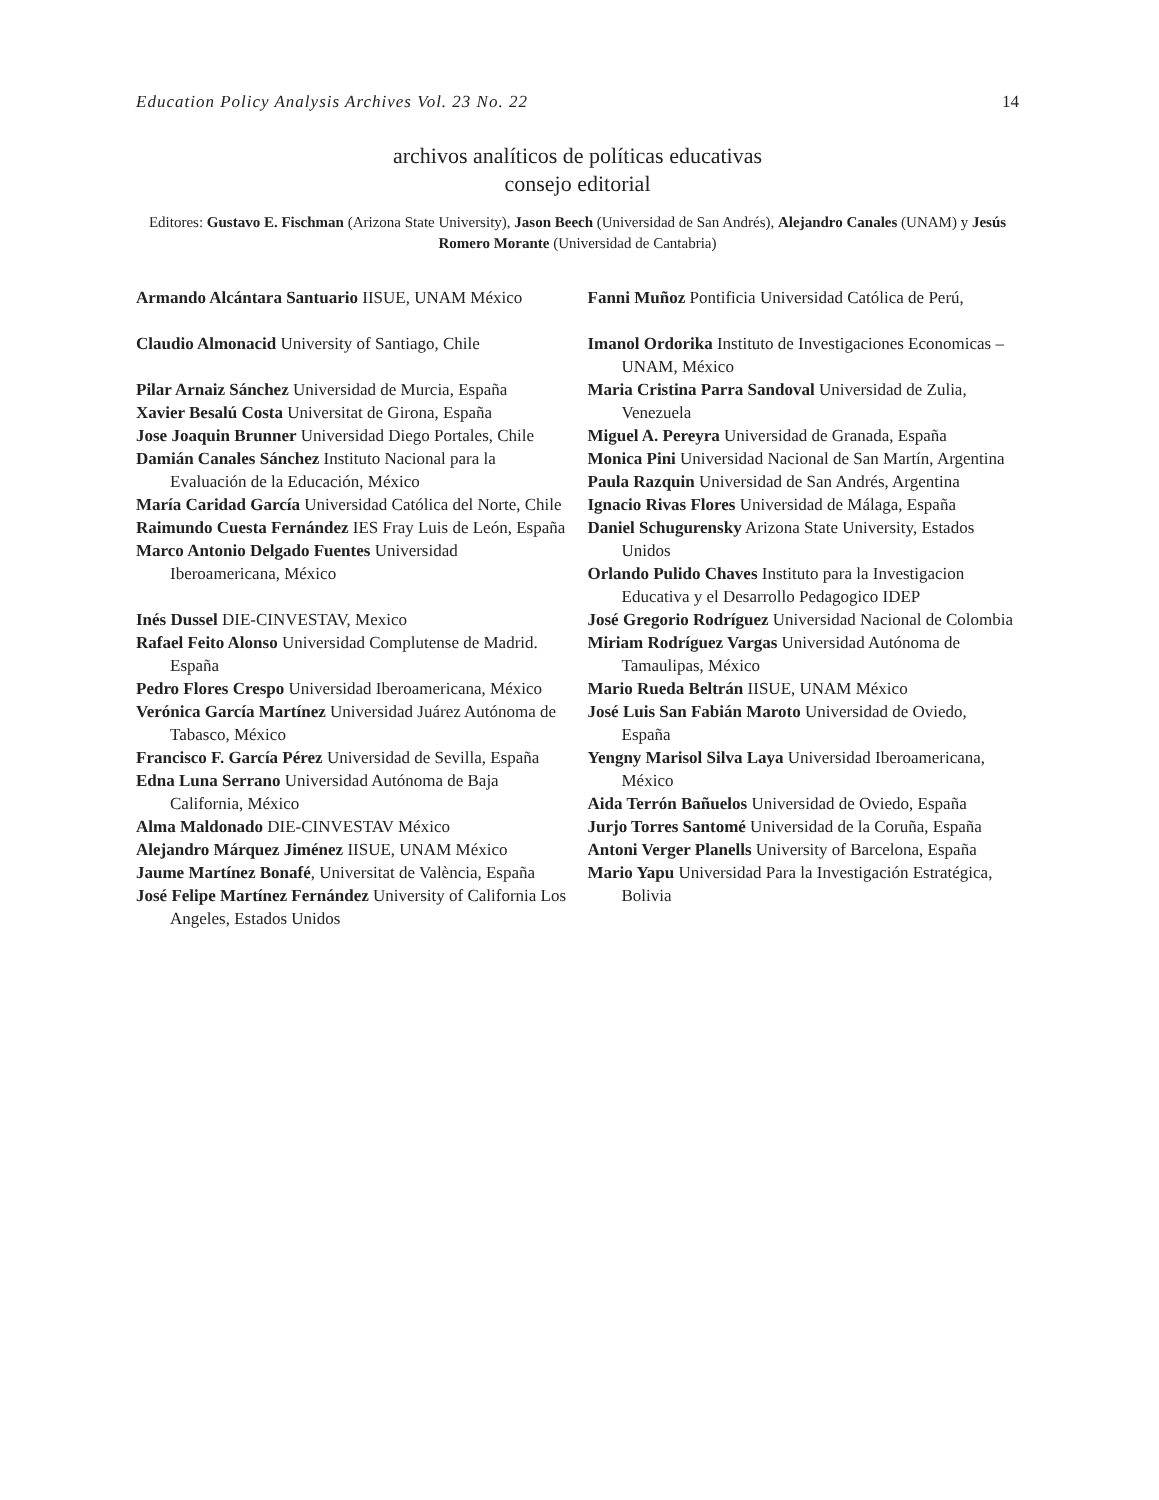Education Policy Analysis Archives Vol. 23 No. 22 14
archivos analíticos de políticas educativas
consejo editorial
Editores: Gustavo E. Fischman (Arizona State University), Jason Beech (Universidad de San Andrés), Alejandro Canales (UNAM) y Jesús Romero Morante (Universidad de Cantabria)
Armando Alcántara Santuario IISUE, UNAM México
Claudio Almonacid University of Santiago, Chile
Pilar Arnaiz Sánchez Universidad de Murcia, España
Xavier Besalú Costa Universitat de Girona, España
Jose Joaquin Brunner Universidad Diego Portales, Chile
Damián Canales Sánchez Instituto Nacional para la Evaluación de la Educación, México
María Caridad García Universidad Católica del Norte, Chile
Raimundo Cuesta Fernández IES Fray Luis de León, España
Marco Antonio Delgado Fuentes Universidad Iberoamericana, México
Inés Dussel DIE-CINVESTAV, Mexico
Rafael Feito Alonso Universidad Complutense de Madrid. España
Pedro Flores Crespo Universidad Iberoamericana, México
Verónica García Martínez Universidad Juárez Autónoma de Tabasco, México
Francisco F. García Pérez Universidad de Sevilla, España
Edna Luna Serrano Universidad Autónoma de Baja California, México
Alma Maldonado DIE-CINVESTAV México
Alejandro Márquez Jiménez IISUE, UNAM México
Jaume Martínez Bonafé, Universitat de València, España
José Felipe Martínez Fernández University of California Los Angeles, Estados Unidos
Fanni Muñoz Pontificia Universidad Católica de Perú,
Imanol Ordorika Instituto de Investigaciones Economicas – UNAM, México
Maria Cristina Parra Sandoval Universidad de Zulia, Venezuela
Miguel A. Pereyra Universidad de Granada, España
Monica Pini Universidad Nacional de San Martín, Argentina
Paula Razquin Universidad de San Andrés, Argentina
Ignacio Rivas Flores Universidad de Málaga, España
Daniel Schugurensky Arizona State University, Estados Unidos
Orlando Pulido Chaves Instituto para la Investigacion Educativa y el Desarrollo Pedagogico IDEP
José Gregorio Rodríguez Universidad Nacional de Colombia
Miriam Rodríguez Vargas Universidad Autónoma de Tamaulipas, México
Mario Rueda Beltrán IISUE, UNAM México
José Luis San Fabián Maroto Universidad de Oviedo, España
Yengny Marisol Silva Laya Universidad Iberoamericana, México
Aida Terrón Bañuelos Universidad de Oviedo, España
Jurjo Torres Santomé Universidad de la Coruña, España
Antoni Verger Planells University of Barcelona, España
Mario Yapu Universidad Para la Investigación Estratégica, Bolivia